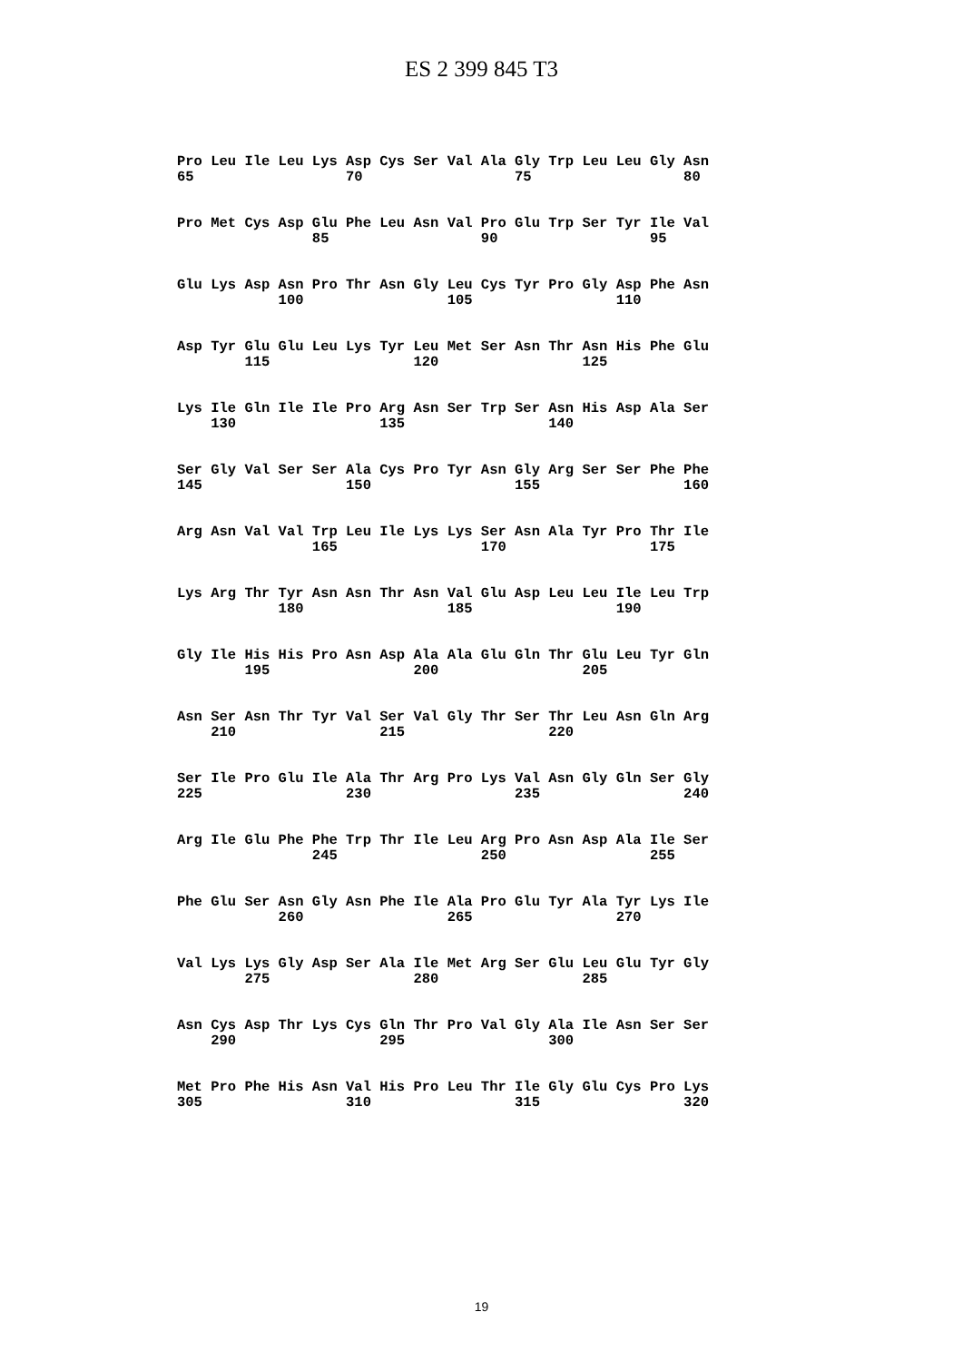ES 2 399 845 T3
Pro Leu Ile Leu Lys Asp Cys Ser Val Ala Gly Trp Leu Leu Gly Asn
65                  70                  75                  80


Pro Met Cys Asp Glu Phe Leu Asn Val Pro Glu Trp Ser Tyr Ile Val
                85                  90                  95


Glu Lys Asp Asn Pro Thr Asn Gly Leu Cys Tyr Pro Gly Asp Phe Asn
            100                 105                 110


Asp Tyr Glu Glu Leu Lys Tyr Leu Met Ser Asn Thr Asn His Phe Glu
        115                 120                 125


Lys Ile Gln Ile Ile Pro Arg Asn Ser Trp Ser Asn His Asp Ala Ser
    130                 135                 140


Ser Gly Val Ser Ser Ala Cys Pro Tyr Asn Gly Arg Ser Ser Phe Phe
145                 150                 155                 160


Arg Asn Val Val Trp Leu Ile Lys Lys Ser Asn Ala Tyr Pro Thr Ile
                165                 170                 175


Lys Arg Thr Tyr Asn Asn Thr Asn Val Glu Asp Leu Leu Ile Leu Trp
            180                 185                 190


Gly Ile His His Pro Asn Asp Ala Ala Glu Gln Thr Glu Leu Tyr Gln
        195                 200                 205


Asn Ser Asn Thr Tyr Val Ser Val Gly Thr Ser Thr Leu Asn Gln Arg
    210                 215                 220


Ser Ile Pro Glu Ile Ala Thr Arg Pro Lys Val Asn Gly Gln Ser Gly
225                 230                 235                 240


Arg Ile Glu Phe Phe Trp Thr Ile Leu Arg Pro Asn Asp Ala Ile Ser
                245                 250                 255


Phe Glu Ser Asn Gly Asn Phe Ile Ala Pro Glu Tyr Ala Tyr Lys Ile
            260                 265                 270


Val Lys Lys Gly Asp Ser Ala Ile Met Arg Ser Glu Leu Glu Tyr Gly
        275                 280                 285


Asn Cys Asp Thr Lys Cys Gln Thr Pro Val Gly Ala Ile Asn Ser Ser
    290                 295                 300


Met Pro Phe His Asn Val His Pro Leu Thr Ile Gly Glu Cys Pro Lys
305                 310                 315                 320
19